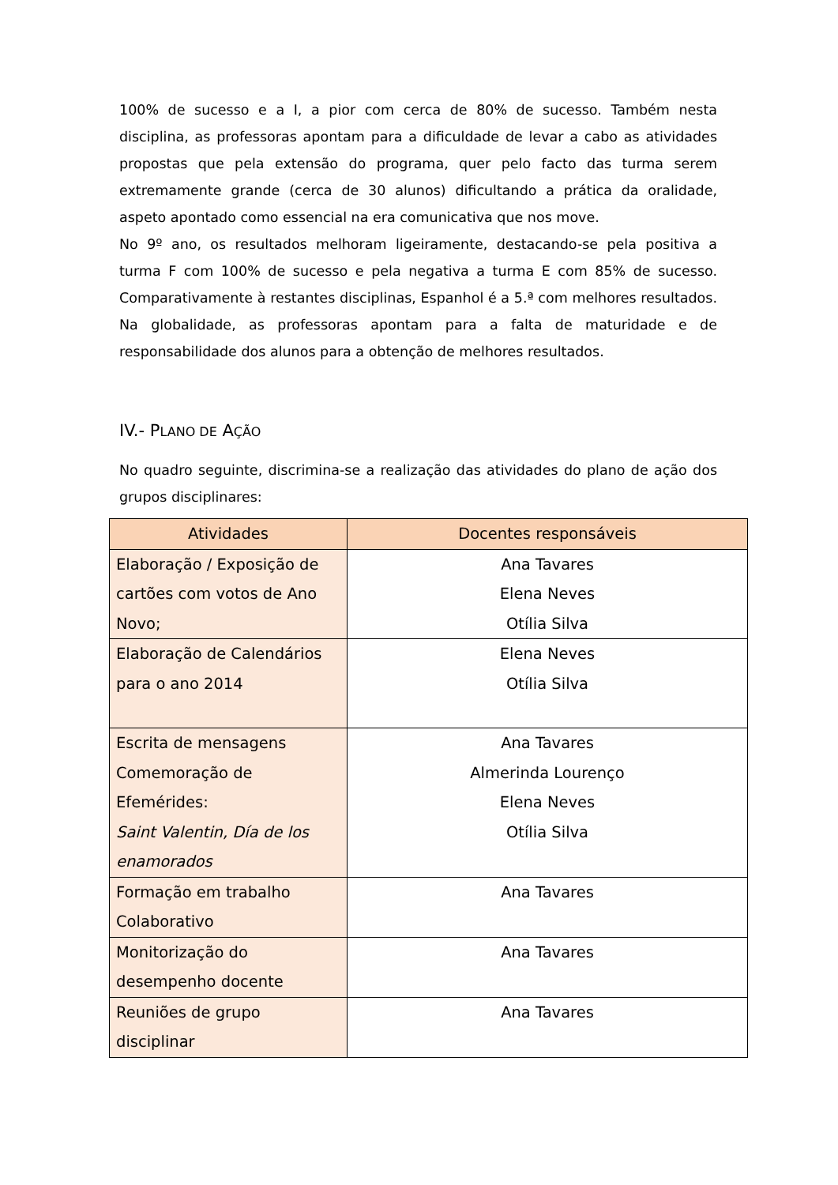100% de sucesso e a I, a pior com cerca de 80% de sucesso. Também nesta disciplina, as professoras apontam para a dificuldade de levar a cabo as atividades propostas que pela extensão do programa, quer pelo facto das turma serem extremamente grande (cerca de 30 alunos) dificultando a prática da oralidade, aspeto apontado como essencial na era comunicativa que nos move.
No 9º ano, os resultados melhoram ligeiramente, destacando-se pela positiva a turma F com 100% de sucesso e pela negativa a turma E com 85% de sucesso. Comparativamente à restantes disciplinas, Espanhol é a 5.ª com melhores resultados. Na globalidade, as professoras apontam para a falta de maturidade e de responsabilidade dos alunos para a obtenção de melhores resultados.
IV.- PLANO DE AÇÃO
No quadro seguinte, discrimina-se a realização das atividades do plano de ação dos grupos disciplinares:
| Atividades | Docentes responsáveis |
| --- | --- |
| Elaboração / Exposição de cartões com votos de Ano Novo; | Ana Tavares Elena Neves Otília Silva |
| Elaboração de Calendários para o ano 2014 | Elena Neves Otília Silva |
| Escrita de mensagens Comemoração de Efemérides: Saint Valentin, Día de los enamorados | Ana Tavares Almerinda Lourenço Elena Neves Otília Silva |
| Formação em trabalho Colaborativo | Ana Tavares |
| Monitorização do desempenho docente | Ana Tavares |
| Reuniões de grupo disciplinar | Ana Tavares |